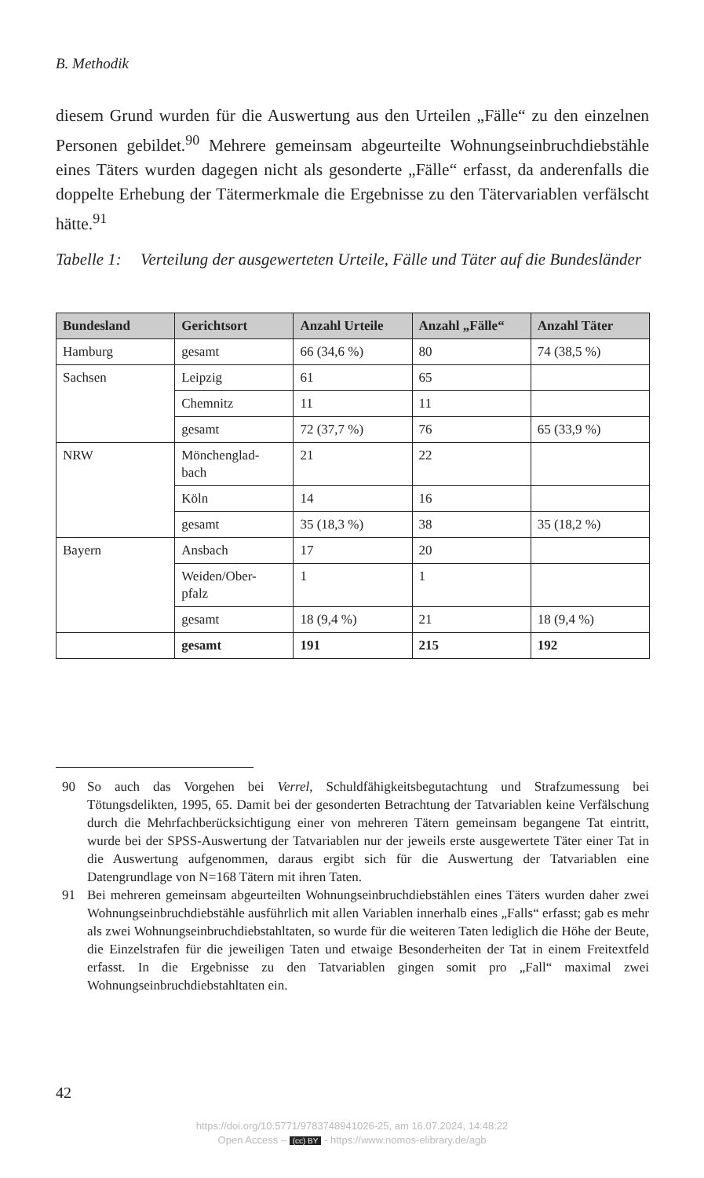B. Methodik
diesem Grund wurden für die Auswertung aus den Urteilen „Fälle“ zu den einzelnen Personen gebildet.<sup>90</sup> Mehrere gemeinsam abgeurteilte Wohnungseinbruchdiebstähle eines Täters wurden dagegen nicht als gesonderte „Fälle“ erfasst, da anderenfalls die doppelte Erhebung der Tätermerkmale die Ergebnisse zu den Tätervariablen verfälscht hätte.<sup>91</sup>
Tabelle 1: Verteilung der ausgewerteten Urteile, Fälle und Täter auf die Bundesländer
| Bundesland | Gerichtsort | Anzahl Urteile | Anzahl „Fälle“ | Anzahl Täter |
| --- | --- | --- | --- | --- |
| Hamburg | gesamt | 66 (34,6 %) | 80 | 74 (38,5 %) |
| Sachsen | Leipzig | 61 | 65 | |
| | Chemnitz | 11 | 11 | |
| | gesamt | 72 (37,7 %) | 76 | 65 (33,9 %) |
| NRW | Mönchenglad- bach | 21 | 22 | |
| | Köln | 14 | 16 | |
| | gesamt | 35 (18,3 %) | 38 | 35 (18,2 %) |
| Bayern | Ansbach | 17 | 20 | |
| | Weiden/Ober- pfalz | 1 | 1 | |
| | gesamt | 18 (9,4 %) | 21 | 18 (9,4 %) |
| | gesamt | 191 | 215 | 192 |
90 So auch das Vorgehen bei Verrel, Schuldfähigkeitsbegutachtung und Strafzumessung bei Tötungsdelikten, 1995, 65. Damit bei der gesonderten Betrachtung der Tatvariablen keine Verfälschung durch die Mehrfachberücksichtigung einer von mehreren Tätern gemeinsam begangene Tat eintritt, wurde bei der SPSS-Auswertung der Tatvariablen nur der jeweils erste ausgewertete Täter einer Tat in die Auswertung aufgenommen, daraus ergibt sich für die Auswertung der Tatvariablen eine Datengrundlage von N=168 Tätern mit ihren Taten.
91 Bei mehreren gemeinsam abgeurteilten Wohnungseinbruchdiebstählen eines Täters wurden daher zwei Wohnungseinbruchdiebstähle ausführlich mit allen Variablen innerhalb eines „Falls“ erfasst; gab es mehr als zwei Wohnungseinbruchdiebstahltaten, so wurde für die weiteren Taten lediglich die Höhe der Beute, die Einzelstrafen für die jeweiligen Taten und etwaige Besonderheiten der Tat in einem Freitextfeld erfasst. In die Ergebnisse zu den Tatvariablen gingen somit pro „Fall“ maximal zwei Wohnungseinbruchdiebstahltaten ein.
42
https://doi.org/10.5771/9783748941026-25, am 16.07.2024, 14:48:22
Open Access – (cc) BY - https://www.nomos-elibrary.de/agb